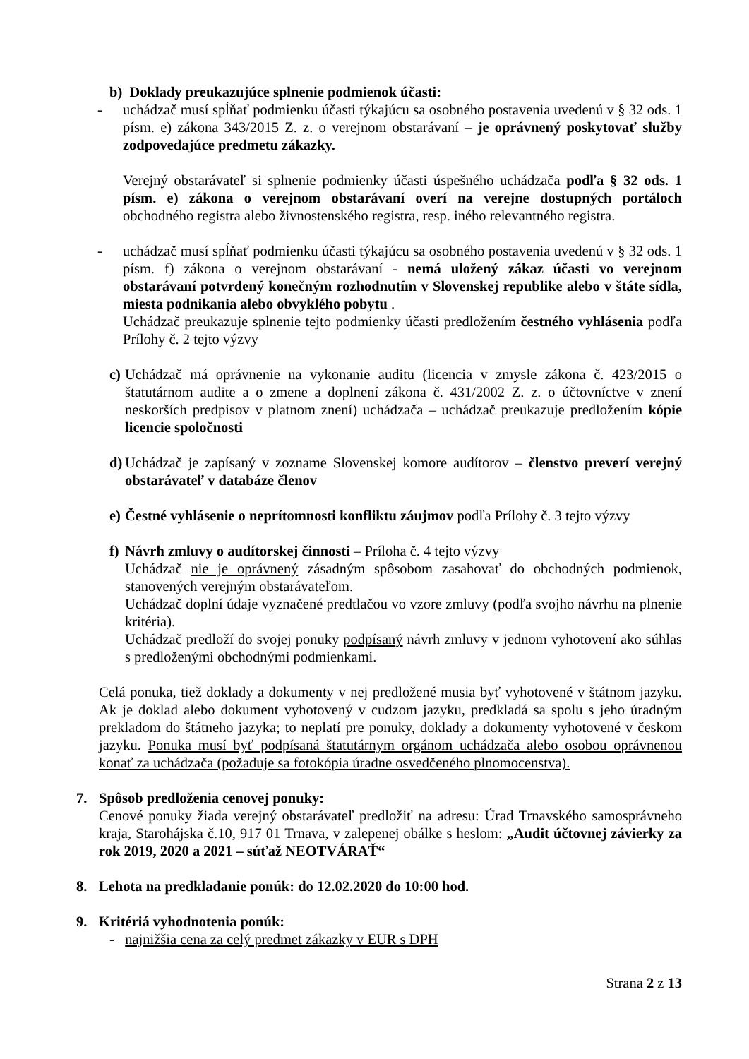b) Doklady preukazujúce splnenie podmienok účasti:
- uchádzač musí spĺňať podmienku účasti týkajúcu sa osobného postavenia uvedenú v § 32 ods. 1 písm. e) zákona 343/2015 Z. z. o verejnom obstarávaní – je oprávnený poskytovať služby zodpovedajúce predmetu zákazky.
Verejný obstarávateľ si splnenie podmienky účasti úspešného uchádzača podľa § 32 ods. 1 písm. e) zákona o verejnom obstarávaní overí na verejne dostupných portáloch obchodného registra alebo živnostenského registra, resp. iného relevantného registra.
- uchádzač musí spĺňať podmienku účasti týkajúcu sa osobného postavenia uvedenú v § 32 ods. 1 písm. f) zákona o verejnom obstarávaní - nemá uložený zákaz účasti vo verejnom obstarávaní potvrdený konečným rozhodnutím v Slovenskej republike alebo v štáte sídla, miesta podnikania alebo obvyklého pobytu .
Uchádzač preukazuje splnenie tejto podmienky účasti predložením čestného vyhlásenia podľa Prílohy č. 2 tejto výzvy
c)
Uchádzač má oprávnenie na vykonanie auditu (licencia v zmysle zákona č. 423/2015 o štatutárnom audite a o zmene a doplnení zákona č. 431/2002 Z. z. o účtovníctve v znení neskorších predpisov v platnom znení) uchádzača – uchádzač preukazuje predložením kópie licencie spoločnosti
d)
Uchádzač je zapísaný v zozname Slovenskej komore audítorov – členstvo preverí verejný obstarávateľ v databáze členov
e)
Čestné vyhlásenie o neprítomnosti konfliktu záujmov podľa Prílohy č. 3 tejto výzvy
f)
Návrh zmluvy o audítorskej činnosti – Príloha č. 4 tejto výzvy
Uchádzač nie je oprávnený zásadným spôsobom zasahovať do obchodných podmienok, stanovených verejným obstarávateľom.
Uchádzač doplní údaje vyznačené predtlačou vo vzore zmluvy (podľa svojho návrhu na plnenie kritéria).
Uchádzač predloží do svojej ponuky podpísaný návrh zmluvy v jednom vyhotovení ako súhlas s predloženými obchodnými podmienkami.
Celá ponuka, tiež doklady a dokumenty v nej predložené musia byť vyhotovené v štátnom jazyku. Ak je doklad alebo dokument vyhotovený v cudzom jazyku, predkladá sa spolu s jeho úradným prekladom do štátneho jazyka; to neplatí pre ponuky, doklady a dokumenty vyhotovené v českom jazyku. Ponuka musí byť podpísaná štatutárnym orgánom uchádzača alebo osobou oprávnenou konať za uchádzača (požaduje sa fotokópia úradne osvedčeného plnomocenstva).
7. Spôsob predloženia cenovej ponuky:
Cenové ponuky žiada verejný obstarávateľ predložiť na adresu: Úrad Trnavského samosprávneho kraja, Starohájska č.10, 917 01 Trnava, v zalepenej obálke s heslom: „Audit účtovnej závierky za rok 2019, 2020 a 2021 – súťaž NEOTVÁRAŤ“
8. Lehota na predkladanie ponúk: do 12.02.2020 do 10:00 hod.
9. Kritériá vyhodnotenia ponúk:
- najnižšia cena za celý predmet zákazky v EUR s DPH
Strana 2 z 13